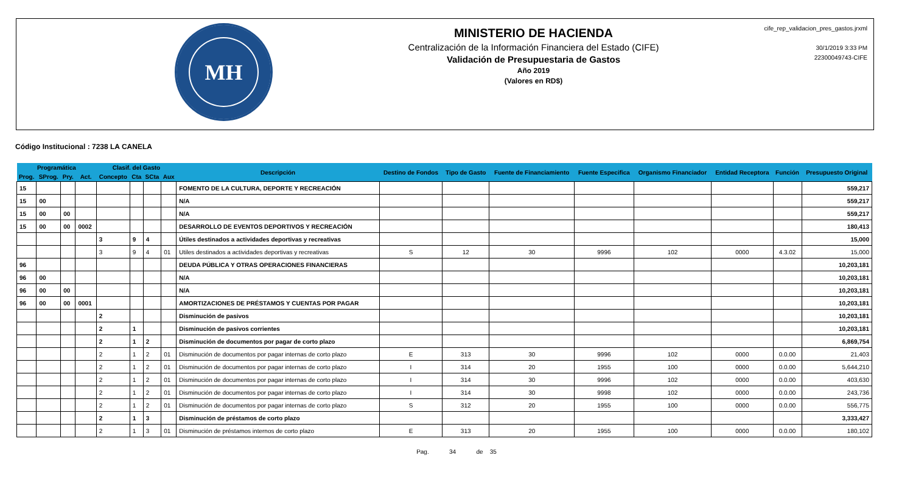MH
MINISTERIO DE HACIENDA
Centralización de la Información Financiera del Estado (CIFE)
Validación de Presupuestaria de Gastos
Año 2019
(Valores en RD$)
cife_rep_validacion_pres_gastos.jrxml
30/1/2019 3:33 PM
22300049743-CIFE
Código Institucional : 7238 LA CANELA
| Programática | | | | Clasif. del Gasto | | | | Descripción | Destino de Fondos | Tipo de Gasto | Fuente de Financiamiento | Fuente Especifica | Organismo Financiador | Entidad Receptora | Función | Presupuesto Original |
| --- | --- | --- | --- | --- | --- | --- | --- | --- | --- | --- | --- | --- | --- | --- | --- | --- |
| Prog. | SProg. | Pry. | Act. | Concepto | Cta | SCta | Aux | | | | | | | | | |
| 15 | | | | | | | | FOMENTO DE LA CULTURA, DEPORTE Y RECREACIÓN | | | | | | | | 559,217 |
| 15 | 00 | | | | | | | N/A | | | | | | | | 559,217 |
| 15 | 00 | 00 | | | | | | N/A | | | | | | | | 559,217 |
| 15 | 00 | 00 | 0002 | | | | | DESARROLLO DE EVENTOS DEPORTIVOS Y RECREACIÓN | | | | | | | | 180,413 |
| | | | | 3 | 9 | 4 | | Útiles destinados a actividades deportivas y recreativas | | | | | | | | 15,000 |
| | | | | 3 | 9 | 4 | 01 | Utiles destinados a actividades deportivas y recreativas | S | 12 | 30 | 9996 | 102 | 0000 | 4.3.02 | 15,000 |
| 96 | | | | | | | | DEUDA PÚBLICA Y OTRAS OPERACIONES FINANCIERAS | | | | | | | | 10,203,181 |
| 96 | 00 | | | | | | | N/A | | | | | | | | 10,203,181 |
| 96 | 00 | 00 | | | | | | N/A | | | | | | | | 10,203,181 |
| 96 | 00 | 00 | 0001 | | | | | AMORTIZACIONES DE PRÉSTAMOS Y CUENTAS POR PAGAR | | | | | | | | 10,203,181 |
| | | | | 2 | | | | Disminución de pasivos | | | | | | | | 10,203,181 |
| | | | | 2 | 1 | | | Disminución de pasivos corrientes | | | | | | | | 10,203,181 |
| | | | | 2 | 1 | 2 | | Disminución de documentos por pagar de corto plazo | | | | | | | | 6,869,754 |
| | | | | 2 | 1 | 2 | 01 | Disminución de documentos por pagar internas de corto plazo | E | 313 | 30 | 9996 | 102 | 0000 | 0.0.00 | 21,403 |
| | | | | 2 | 1 | 2 | 01 | Disminución de documentos por pagar internas de corto plazo | I | 314 | 20 | 1955 | 100 | 0000 | 0.0.00 | 5,644,210 |
| | | | | 2 | 1 | 2 | 01 | Disminución de documentos por pagar internas de corto plazo | I | 314 | 30 | 9996 | 102 | 0000 | 0.0.00 | 403,630 |
| | | | | 2 | 1 | 2 | 01 | Disminución de documentos por pagar internas de corto plazo | I | 314 | 30 | 9998 | 102 | 0000 | 0.0.00 | 243,736 |
| | | | | 2 | 1 | 2 | 01 | Disminución de documentos por pagar internas de corto plazo | S | 312 | 20 | 1955 | 100 | 0000 | 0.0.00 | 556,775 |
| | | | | 2 | 1 | 3 | | Disminución de préstamos de corto plazo | | | | | | | | 3,333,427 |
| | | | | 2 | 1 | 3 | 01 | Disminución de préstamos internos de corto plazo | E | 313 | 20 | 1955 | 100 | 0000 | 0.0.00 | 180,102 |
Pag. 34 de 35